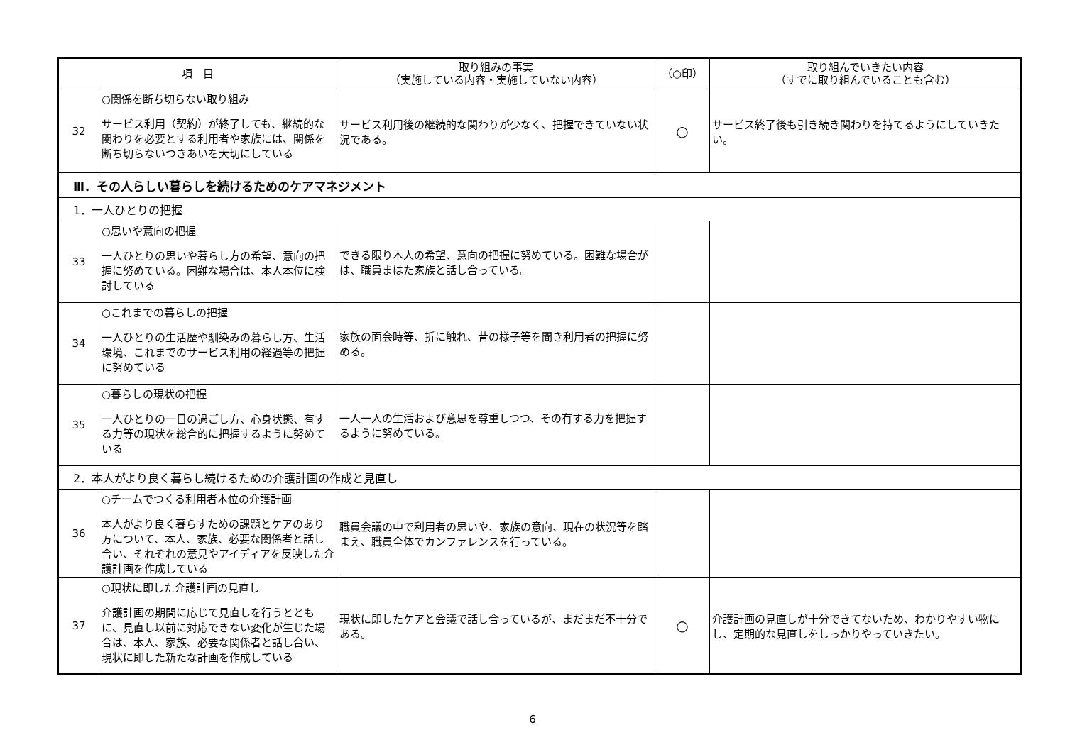| 項 目 | | 取り組みの事実 （実施している内容・実施していない内容） | （○印） | 取り組んでいきたい内容 （すでに取り組んでいることも含む） |
| --- | --- | --- | --- | --- |
| 32 | ○関係を断ち切らない取り組み サービス利用（契約）が終了しても、継続的な関わりを必要とする利用者や家族には、関係を断ち切らないつきあいを大切にしている | サービス利用後の継続的な関わりが少なく、把握できていない状況である。 | ○ | サービス終了後も引き続き関わりを持てるようにしていきたい。 |
| Ⅲ．その人らしい暮らしを続けるためのケアマネジメント | | | | |
| 1．一人ひとりの把握 | | | | |
| 33 | ○思いや意向の把握 一人ひとりの思いや暮らし方の希望、意向の把握に努めている。困難な場合は、本人本位に検討している | できる限り本人の希望、意向の把握に努めている。困難な場合がは、職員まはた家族と話し合っている。 | | |
| 34 | ○これまでの暮らしの把握 一人ひとりの生活歴や馴染みの暮らし方、生活環境、これまでのサービス利用の経過等の把握に努めている | 家族の面会時等、折に触れ、昔の様子等を聞き利用者の把握に努める。 | | |
| 35 | ○暮らしの現状の把握 一人ひとりの一日の過ごし方、心身状態、有する力等の現状を総合的に把握するように努めている | 一人一人の生活および意思を尊重しつつ、その有する力を把握するように努めている。 | | |
| 2．本人がより良く暮らし続けるための介護計画の作成と見直し | | | | |
| 36 | ○チームでつくる利用者本位の介護計画 本人がより良く暮らすための課題とケアのあり方について、本人、家族、必要な関係者と話し合い、それぞれの意見やアイディアを反映した介護計画を作成している | 職員会議の中で利用者の思いや、家族の意向、現在の状況等を踏まえ、職員全体でカンファレンスを行っている。 | | |
| 37 | ○現状に即した介護計画の見直し 介護計画の期間に応じて見直しを行うとともに、見直し以前に対応できない変化が生じた場合は、本人、家族、必要な関係者と話し合い、現状に即した新たな計画を作成している | 現状に即したケアと会議で話し合っているが、まだまだ不十分である。 | ○ | 介護計画の見直しが十分できてないため、わかりやすい物にし、定期的な見直しをしっかりやっていきたい。 |
6